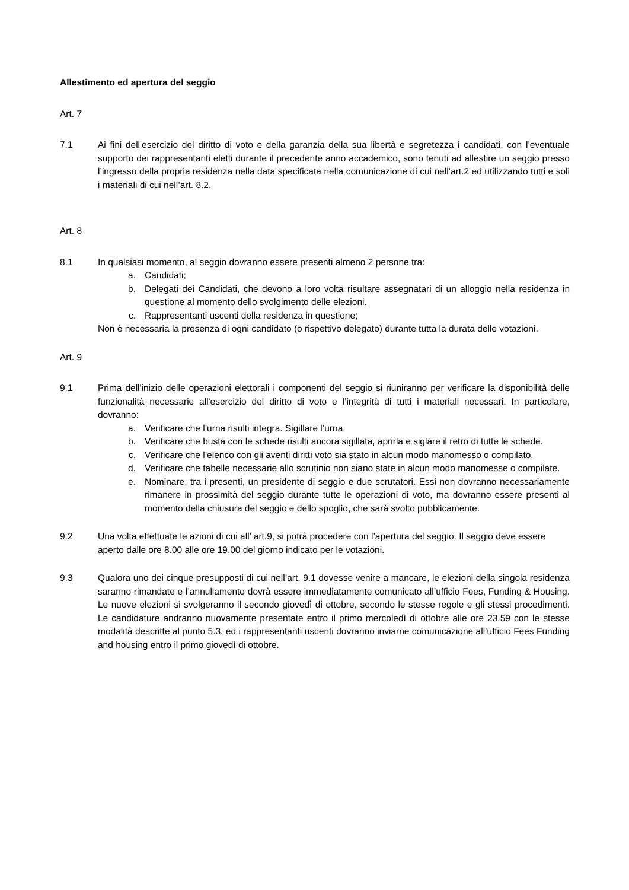Allestimento ed apertura del seggio
Art. 7
7.1 Ai fini dell'esercizio del diritto di voto e della garanzia della sua libertà e segretezza i candidati, con l’eventuale supporto dei rappresentanti eletti durante il precedente anno accademico, sono tenuti ad allestire un seggio presso l’ingresso della propria residenza nella data specificata nella comunicazione di cui nell’art.2 ed utilizzando tutti e soli i materiali di cui nell’art. 8.2.
Art. 8
8.1 In qualsiasi momento, al seggio dovranno essere presenti almeno 2 persone tra:
a. Candidati;
b. Delegati dei Candidati, che devono a loro volta risultare assegnatari di un alloggio nella residenza in questione al momento dello svolgimento delle elezioni.
c. Rappresentanti uscenti della residenza in questione;
Non è necessaria la presenza di ogni candidato (o rispettivo delegato) durante tutta la durata delle votazioni.
Art. 9
9.1 Prima dell'inizio delle operazioni elettorali i componenti del seggio si riuniranno per verificare la disponibilità delle funzionalità necessarie all'esercizio del diritto di voto e l’integrità di tutti i materiali necessari. In particolare, dovranno:
a. Verificare che l’urna risulti integra. Sigillare l’urna.
b. Verificare che busta con le schede risulti ancora sigillata, aprirla e siglare il retro di tutte le schede.
c. Verificare che l’elenco con gli aventi diritti voto sia stato in alcun modo manomesso o compilato.
d. Verificare che tabelle necessarie allo scrutinio non siano state in alcun modo manomesse o compilate.
e. Nominare, tra i presenti, un presidente di seggio e due scrutatori. Essi non dovranno necessariamente rimanere in prossimità del seggio durante tutte le operazioni di voto, ma dovranno essere presenti al momento della chiusura del seggio e dello spoglio, che sarà svolto pubblicamente.
9.2 Una volta effettuate le azioni di cui all’ art.9, si potrà procedere con l’apertura del seggio. Il seggio deve essere aperto dalle ore 8.00 alle ore 19.00 del giorno indicato per le votazioni.
9.3 Qualora uno dei cinque presupposti di cui nell’art. 9.1 dovesse venire a mancare, le elezioni della singola residenza saranno rimandate e l’annullamento dovrà essere immediatamente comunicato all’ufficio Fees, Funding & Housing. Le nuove elezioni si svolgeranno il secondo giovedì di ottobre, secondo le stesse regole e gli stessi procedimenti. Le candidature andranno nuovamente presentate entro il primo mercoledì di ottobre alle ore 23.59 con le stesse modalità descritte al punto 5.3, ed i rappresentanti uscenti dovranno inviarne comunicazione all’ufficio Fees Funding and housing entro il primo giovedì di ottobre.